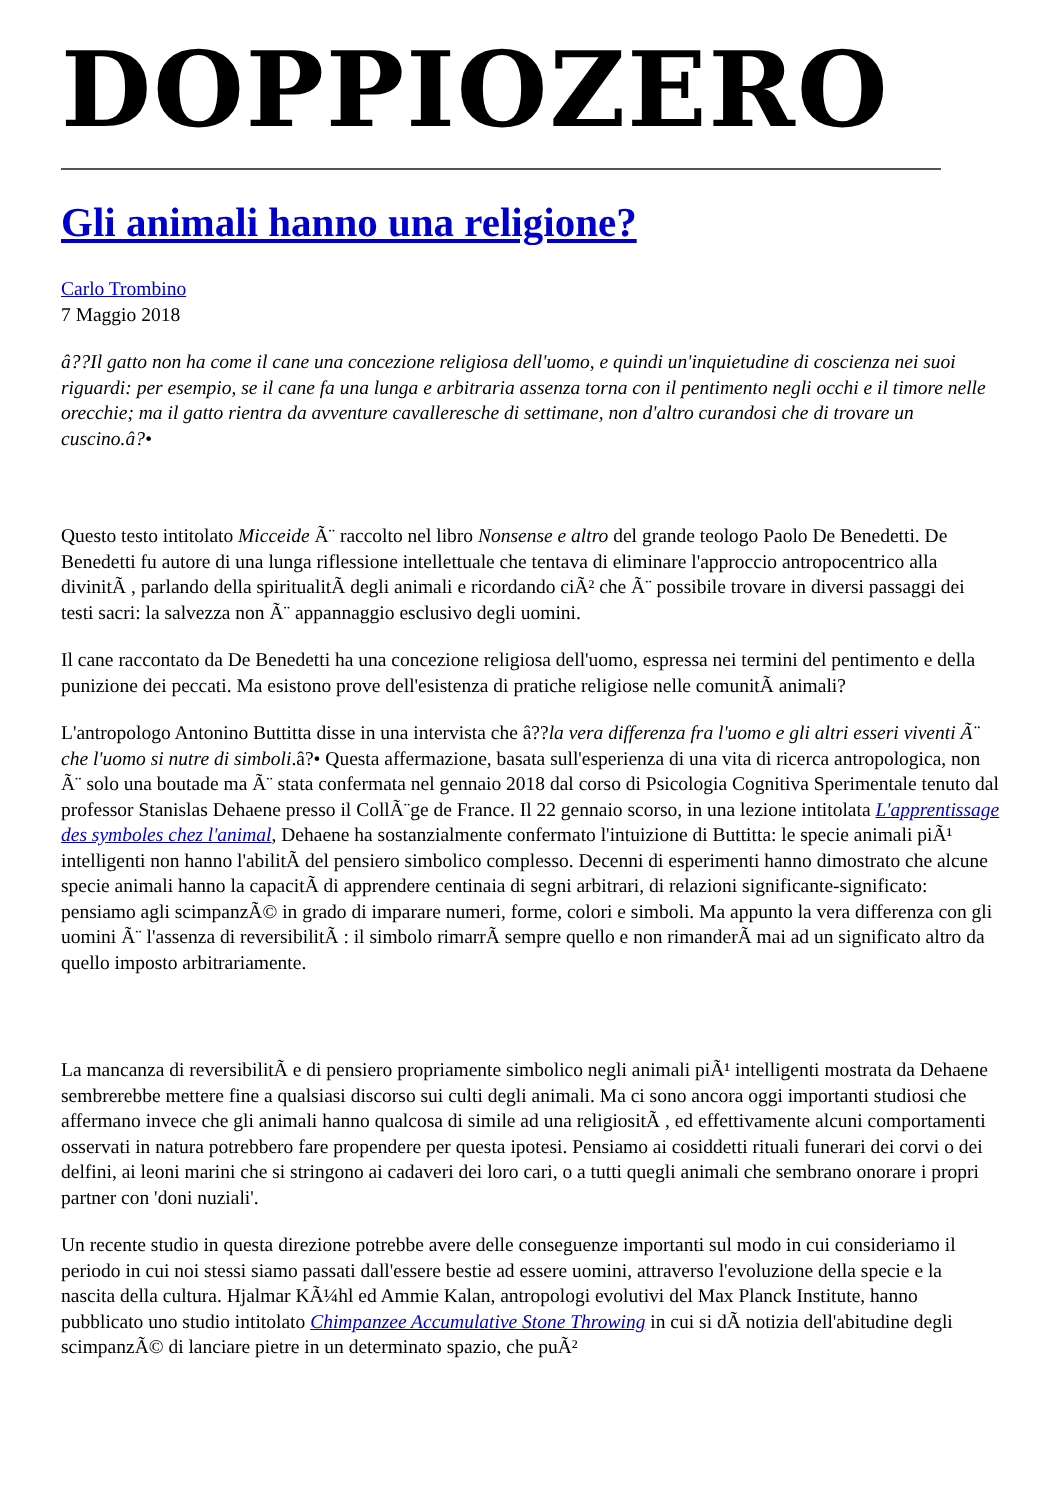DOPPIOZERO
Gli animali hanno una religione?
Carlo Trombino
7 Maggio 2018
â??Il gatto non ha come il cane una concezione religiosa dell'uomo, e quindi un'inquietudine di coscienza nei suoi riguardi: per esempio, se il cane fa una lunga e arbitraria assenza torna con il pentimento negli occhi e il timore nelle orecchie; ma il gatto rientra da avventure cavalleresche di settimane, non d'altro curandosi che di trovare un cuscino.â?•
Questo testo intitolato Micceide Ã¨ raccolto nel libro Nonsense e altro del grande teologo Paolo De Benedetti. De Benedetti fu autore di una lunga riflessione intellettuale che tentava di eliminare l'approccio antropocentrico alla divinitÃ , parlando della spiritualitÃ degli animali e ricordando ciÃ² che Ã¨ possibile trovare in diversi passaggi dei testi sacri: la salvezza non Ã¨ appannaggio esclusivo degli uomini.
Il cane raccontato da De Benedetti ha una concezione religiosa dell'uomo, espressa nei termini del pentimento e della punizione dei peccati. Ma esistono prove dell'esistenza di pratiche religiose nelle comunitÃ animali?
L'antropologo Antonino Buttitta disse in una intervista che â??la vera differenza fra l'uomo e gli altri esseri viventi Ã¨ che l'uomo si nutre di simboli.â?• Questa affermazione, basata sull'esperienza di una vita di ricerca antropologica, non Ã¨ solo una boutade ma Ã¨ stata confermata nel gennaio 2018 dal corso di Psicologia Cognitiva Sperimentale tenuto dal professor Stanislas Dehaene presso il CollÃ¨ge de France. Il 22 gennaio scorso, in una lezione intitolata L'apprentissage des symboles chez l'animal, Dehaene ha sostanzialmente confermato l'intuizione di Buttitta: le specie animali piÃ¹ intelligenti non hanno l'abilitÃ del pensiero simbolico complesso. Decenni di esperimenti hanno dimostrato che alcune specie animali hanno la capacitÃ di apprendere centinaia di segni arbitrari, di relazioni significante-significato: pensiamo agli scimpanzÃ© in grado di imparare numeri, forme, colori e simboli. Ma appunto la vera differenza con gli uomini Ã¨ l'assenza di reversibilitÃ : il simbolo rimarrÃ sempre quello e non rimanderÃ mai ad un significato altro da quello imposto arbitrariamente.
La mancanza di reversibilitÃ e di pensiero propriamente simbolico negli animali piÃ¹ intelligenti mostrata da Dehaene sembrerebbe mettere fine a qualsiasi discorso sui culti degli animali. Ma ci sono ancora oggi importanti studiosi che affermano invece che gli animali hanno qualcosa di simile ad una religiositÃ , ed effettivamente alcuni comportamenti osservati in natura potrebbero fare propendere per questa ipotesi. Pensiamo ai cosiddetti rituali funerari dei corvi o dei delfini, ai leoni marini che si stringono ai cadaveri dei loro cari, o a tutti quegli animali che sembrano onorare i propri partner con 'doni nuziali'.
Un recente studio in questa direzione potrebbe avere delle conseguenze importanti sul modo in cui consideriamo il periodo in cui noi stessi siamo passati dall'essere bestie ad essere uomini, attraverso l'evoluzione della specie e la nascita della cultura. Hjalmar KÃ¼hl ed Ammie Kalan, antropologi evolutivi del Max Planck Institute, hanno pubblicato uno studio intitolato Chimpanzee Accumulative Stone Throwing in cui si dÃ notizia dell'abitudine degli scimpanzÃ© di lanciare pietre in un determinato spazio, che puÃ²